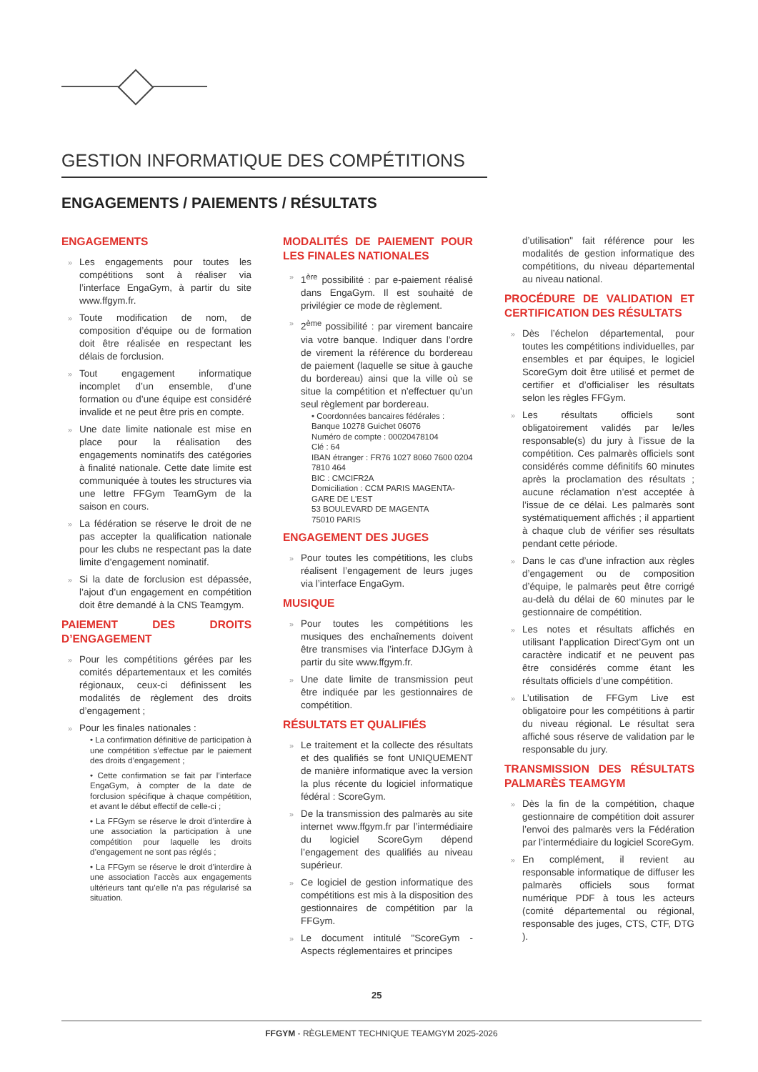GESTION INFORMATIQUE DES COMPÉTITIONS
ENGAGEMENTS / PAIEMENTS / RÉSULTATS
ENGAGEMENTS
Les engagements pour toutes les compétitions sont à réaliser via l’interface EngaGym, à partir du site www.ffgym.fr.
Toute modification de nom, de composition d’équipe ou de formation doit être réalisée en respectant les délais de forclusion.
Tout engagement informatique incomplet d’un ensemble, d’une formation ou d’une équipe est considéré invalide et ne peut être pris en compte.
Une date limite nationale est mise en place pour la réalisation des engagements nominatifs des catégories à finalité nationale. Cette date limite est communiquée à toutes les structures via une lettre FFGym TeamGym de la saison en cours.
La fédération se réserve le droit de ne pas accepter la qualification nationale pour les clubs ne respectant pas la date limite d’engagement nominatif.
Si la date de forclusion est dépassée, l’ajout d’un engagement en compétition doit être demandé à la CNS Teamgym.
PAIEMENT DES DROITS D’ENGAGEMENT
Pour les compétitions gérées par les comités départementaux et les comités régionaux, ceux-ci définissent les modalités de règlement des droits d’engagement ;
Pour les finales nationales :
• La confirmation définitive de participation à une compétition s’effectue par le paiement des droits d’engagement ;
• Cette confirmation se fait par l’interface EngaGym, à compter de la date de forclusion spécifique à chaque compétition, et avant le début effectif de celle-ci ;
• La FFGym se réserve le droit d’interdire à une association la participation à une compétition pour laquelle les droits d’engagement ne sont pas réglés ;
• La FFGym se réserve le droit d’interdire à une association l’accès aux engagements ultérieurs tant qu’elle n’a pas régularisé sa situation.
MODALITÉS DE PAIEMENT POUR LES FINALES NATIONALES
1<sup>ère</sup> possibilité : par e-paiement réalisé dans EngaGym. Il est souhaité de privilégier ce mode de règlement.
2<sup>ème</sup> possibilité : par virement bancaire via votre banque. Indiquer dans l’ordre de virement la référence du bordereau de paiement (laquelle se situe à gauche du bordereau) ainsi que la ville où se situe la compétition et n’effectuer qu’un seul règlement par bordereau.
• Coordonnées bancaires fédérales :
Banque 10278 Guichet 06076
Numéro de compte : 00020478104
Clé : 64
IBAN étranger : FR76 1027 8060 7600 0204 7810 464
BIC : CMCIFR2A
Domiciliation : CCM PARIS MAGENTA-GARE DE L’EST
53 BOULEVARD DE MAGENTA
75010 PARIS
ENGAGEMENT DES JUGES
Pour toutes les compétitions, les clubs réalisent l’engagement de leurs juges via l’interface EngaGym.
MUSIQUE
Pour toutes les compétitions les musiques des enchaînements doivent être transmises via l’interface DJGym à partir du site www.ffgym.fr.
Une date limite de transmission peut être indiquée par les gestionnaires de compétition.
RÉSULTATS ET QUALIFIÉS
Le traitement et la collecte des résultats et des qualifiés se font UNIQUEMENT de manière informatique avec la version la plus récente du logiciel informatique fédéral : ScoreGym.
De la transmission des palmarès au site internet www.ffgym.fr par l’intermédiaire du logiciel ScoreGym dépend l’engagement des qualifiés au niveau supérieur.
Ce logiciel de gestion informatique des compétitions est mis à la disposition des gestionnaires de compétition par la FFGym.
Le document intitulé "ScoreGym - Aspects réglementaires et principes
d’utilisation" fait référence pour les modalités de gestion informatique des compétitions, du niveau départemental au niveau national.
PROCÉDURE DE VALIDATION ET CERTIFICATION DES RÉSULTATS
Dès l’échelon départemental, pour toutes les compétitions individuelles, par ensembles et par équipes, le logiciel ScoreGym doit être utilisé et permet de certifier et d’officialiser les résultats selon les règles FFGym.
Les résultats officiels sont obligatoirement validés par le/les responsable(s) du jury à l’issue de la compétition. Ces palmarès officiels sont considérés comme définitifs 60 minutes après la proclamation des résultats ; aucune réclamation n’est acceptée à l’issue de ce délai. Les palmarès sont systématiquement affichés ; il appartient à chaque club de vérifier ses résultats pendant cette période.
Dans le cas d’une infraction aux règles d’engagement ou de composition d’équipe, le palmarès peut être corrigé au-delà du délai de 60 minutes par le gestionnaire de compétition.
Les notes et résultats affichés en utilisant l’application Direct’Gym ont un caractère indicatif et ne peuvent pas être considérés comme étant les résultats officiels d’une compétition.
L’utilisation de FFGym Live est obligatoire pour les compétitions à partir du niveau régional. Le résultat sera affiché sous réserve de validation par le responsable du jury.
TRANSMISSION DES RÉSULTATS PALMARÈS TEAMGYM
Dès la fin de la compétition, chaque gestionnaire de compétition doit assurer l’envoi des palmarès vers la Fédération par l’intermédiaire du logiciel ScoreGym.
En complément, il revient au responsable informatique de diffuser les palmarès officiels sous format numérique PDF à tous les acteurs (comité départemental ou régional, responsable des juges, CTS, CTF, DTG ).
25
FFGYM - RÈGLEMENT TECHNIQUE TEAMGYM 2025-2026